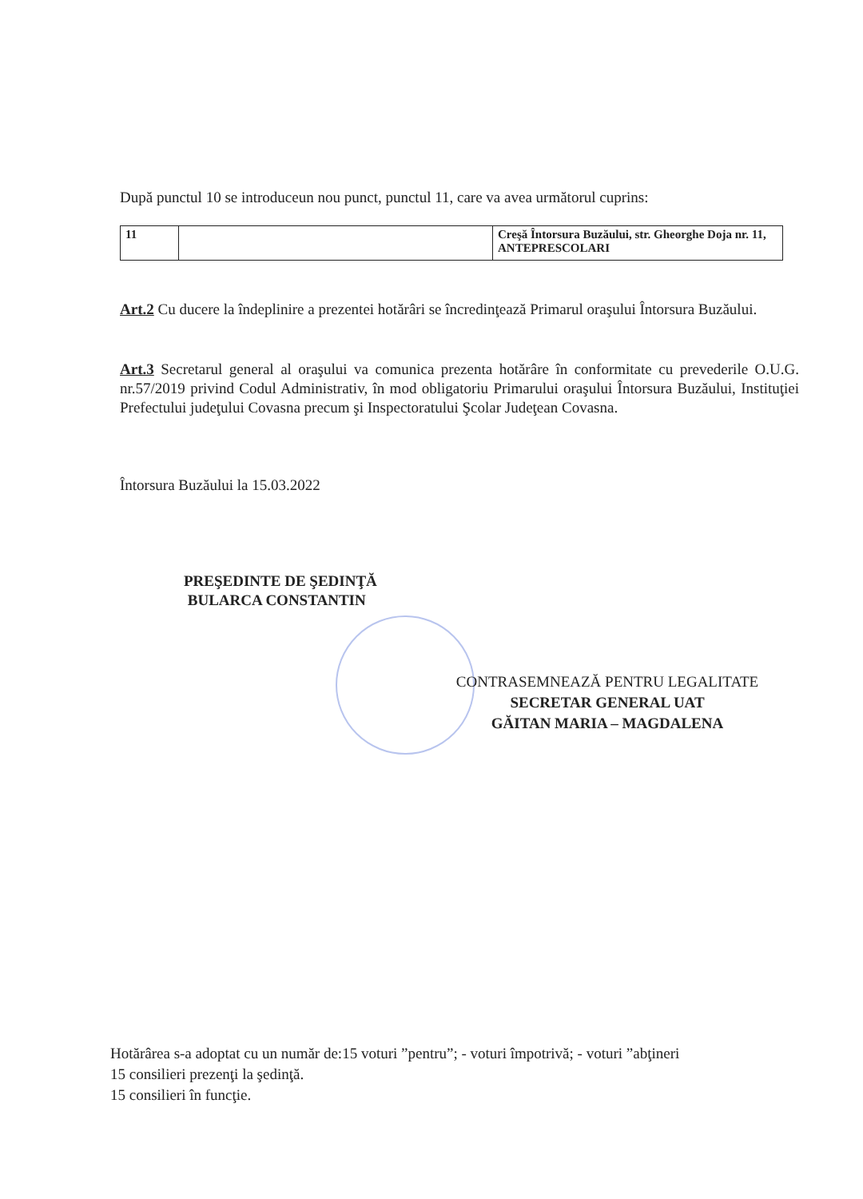După punctul 10 se introduceun nou punct, punctul 11, care va avea următorul cuprins:
| 11 | | Creşă Întorsura Buzăului, str. Gheorghe Doja nr. 11, ANTEPRESCOLARI |
Art.2 Cu ducere la îndeplinire a prezentei hotărâri se încredinţează Primarul oraşului Întorsura Buzăului.
Art.3 Secretarul general al oraşului va comunica prezenta hotărâre în conformitate cu prevederile O.U.G. nr.57/2019 privind Codul Administrativ, în mod obligatoriu Primarului oraşului Întorsura Buzăului, Instituţiei Prefectului judeţului Covasna precum şi Inspectoratului Şcolar Judeţean Covasna.
Întorsura Buzăului la 15.03.2022
PREŞEDINTE DE ŞEDINŢĂ
BULARCA CONSTANTIN
CONTRASEMNEAZĂ PENTRU LEGALITATE
SECRETAR GENERAL UAT
GĂITAN MARIA – MAGDALENA
Hotărârea s-a adoptat cu un număr de:15 voturi ”pentru”; - voturi împotrivă; - voturi ”abţineri
15 consilieri prezenţi la şedinţă.
15 consilieri în funcţie.